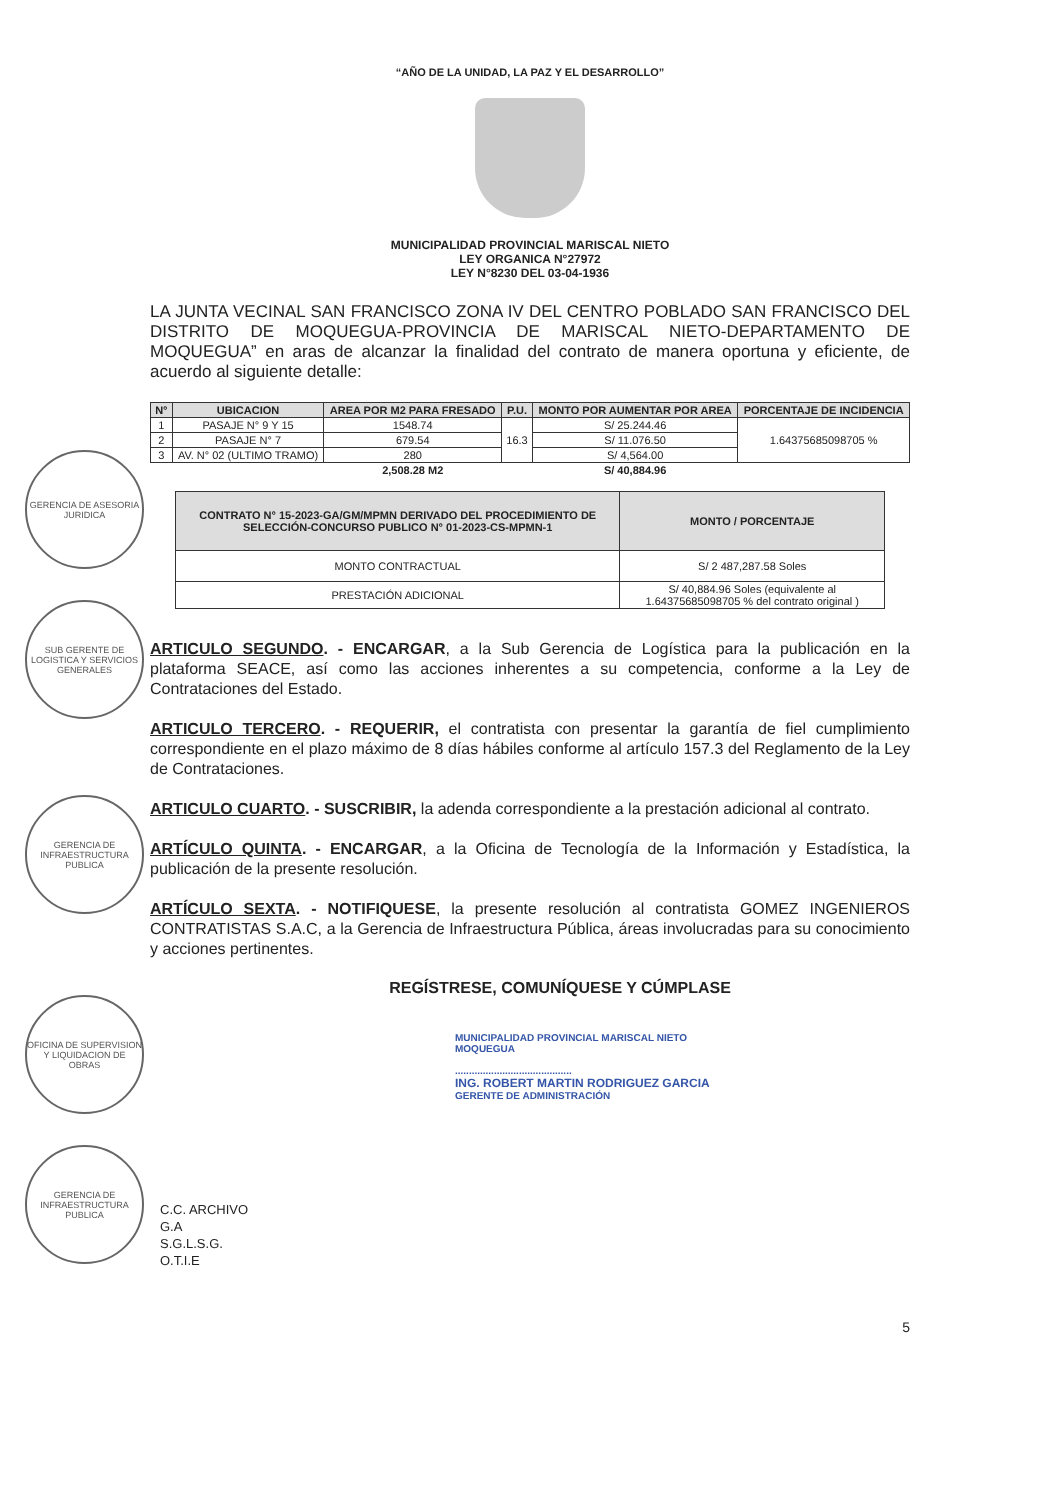GERENCIA DE ASESORIA JURIDICA
SUB GERENTE DE LOGISTICA Y SERVICIOS GENERALES
GERENCIA DE INFRAESTRUCTURA PUBLICA
OFICINA DE SUPERVISION Y LIQUIDACION DE OBRAS
GERENCIA DE INFRAESTRUCTURA PUBLICA
“AÑO DE LA UNIDAD, LA PAZ Y EL DESARROLLO”
MUNICIPALIDAD PROVINCIAL MARISCAL NIETO
LEY ORGANICA N°27972
LEY N°8230 DEL 03-04-1936
LA JUNTA VECINAL SAN FRANCISCO ZONA IV DEL CENTRO POBLADO SAN FRANCISCO DEL DISTRITO DE MOQUEGUA-PROVINCIA DE MARISCAL NIETO-DEPARTAMENTO DE MOQUEGUA” en aras de alcanzar la finalidad del contrato de manera oportuna y eficiente, de acuerdo al siguiente detalle:
| N° | UBICACION | AREA POR M2 PARA FRESADO | P.U. | MONTO POR AUMENTAR POR AREA | PORCENTAJE DE INCIDENCIA |
| --- | --- | --- | --- | --- | --- |
| 1 | PASAJE N° 9 Y 15 | 1548.74 | 16.3 | S/ 25.244.46 | 1.64375685098705 % |
| 2 | PASAJE N° 7 | 679.54 | | S/ 11.076.50 | |
| 3 | AV. N° 02 (ULTIMO TRAMO) | 280 | | S/ 4,564.00 | |
| | | 2,508.28 M2 | | S/ 40,884.96 | |
| CONTRATO N° 15-2023-GA/GM/MPMN DERIVADO DEL PROCEDIMIENTO DE SELECCIÓN-CONCURSO PUBLICO N° 01-2023-CS-MPMN-1 | MONTO / PORCENTAJE |
| --- | --- |
| MONTO CONTRACTUAL | S/ 2 487,287.58 Soles |
| PRESTACIÓN ADICIONAL | S/ 40,884.96 Soles (equivalente al 1.64375685098705 % del contrato original ) |
ARTICULO SEGUNDO. - ENCARGAR, a la Sub Gerencia de Logística para la publicación en la plataforma SEACE, así como las acciones inherentes a su competencia, conforme a la Ley de Contrataciones del Estado.
ARTICULO TERCERO. - REQUERIR, el contratista con presentar la garantía de fiel cumplimiento correspondiente en el plazo máximo de 8 días hábiles conforme al artículo 157.3 del Reglamento de la Ley de Contrataciones.
ARTICULO CUARTO. - SUSCRIBIR, la adenda correspondiente a la prestación adicional al contrato.
ARTÍCULO QUINTA. - ENCARGAR, a la Oficina de Tecnología de la Información y Estadística, la publicación de la presente resolución.
ARTÍCULO SEXTA. - NOTIFIQUESE, la presente resolución al contratista GOMEZ INGENIEROS CONTRATISTAS S.A.C, a la Gerencia de Infraestructura Pública, áreas involucradas para su conocimiento y acciones pertinentes.
REGÍSTRESE, COMUNÍQUESE Y CÚMPLASE
MUNICIPALIDAD PROVINCIAL MARISCAL NIETO
MOQUEGUA
..........................................
ING. ROBERT MARTIN RODRIGUEZ GARCIA
GERENTE DE ADMINISTRACIÓN
C.C. ARCHIVO
G.A
S.G.L.S.G.
O.T.I.E
5